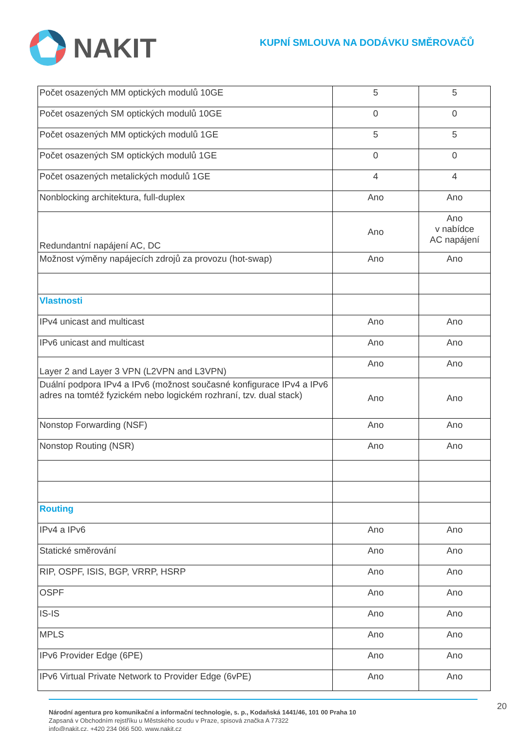NAKIT
KUPNÍ SMLOUVA NA DODÁVKU SMĚROVAČŮ
| Počet osazených MM optických modulů 10GE | 5 | 5 |
| Počet osazených SM optických modulů 10GE | 0 | 0 |
| Počet osazených MM optických modulů 1GE | 5 | 5 |
| Počet osazených SM optických modulů 1GE | 0 | 0 |
| Počet osazených metalických modulů 1GE | 4 | 4 |
| Nonblocking architektura, full-duplex | Ano | Ano |
| Redundantní napájení AC, DC | Ano | Ano v nabídce AC napájení |
| Možnost výměny napájecích zdrojů za provozu (hot-swap) | Ano | Ano |
| Vlastnosti | | |
| IPv4 unicast and multicast | Ano | Ano |
| IPv6 unicast and multicast | Ano | Ano |
| Layer 2 and Layer 3 VPN (L2VPN and L3VPN) | Ano | Ano |
| Duální podpora IPv4 a IPv6 (možnost současné konfigurace IPv4 a IPv6 adres na tomtéž fyzickém nebo logickém rozhraní, tzv. dual stack) | Ano | Ano |
| Nonstop Forwarding (NSF) | Ano | Ano |
| Nonstop Routing (NSR) | Ano | Ano |
| Routing | | |
| IPv4 a IPv6 | Ano | Ano |
| Statické směrování | Ano | Ano |
| RIP, OSPF, ISIS, BGP, VRRP, HSRP | Ano | Ano |
| OSPF | Ano | Ano |
| IS-IS | Ano | Ano |
| MPLS | Ano | Ano |
| IPv6 Provider Edge (6PE) | Ano | Ano |
| IPv6 Virtual Private Network to Provider Edge (6vPE) | Ano | Ano |
20
Národní agentura pro komunikační a informační technologie, s. p., Kodaňská 1441/46, 101 00 Praha 10
Zapsaná v Obchodním rejstříku u Městského soudu v Praze, spisová značka A 77322
info@nakit.cz, +420 234 066 500, www.nakit.cz